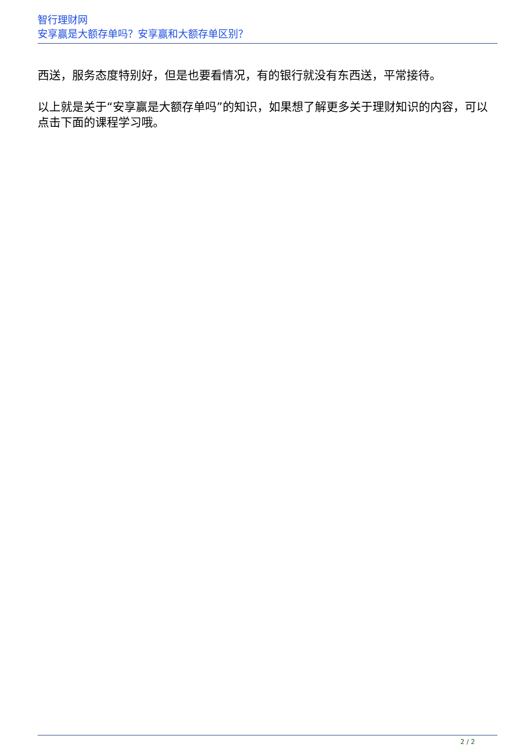智行理财网
安享赢是大额存单吗？安享赢和大额存单区别？
西送，服务态度特别好，但是也要看情况，有的银行就没有东西送，平常接待。
以上就是关于“安享赢是大额存单吗”的知识，如果想了解更多关于理财知识的内容，可以点击下面的课程学习哦。
2 / 2